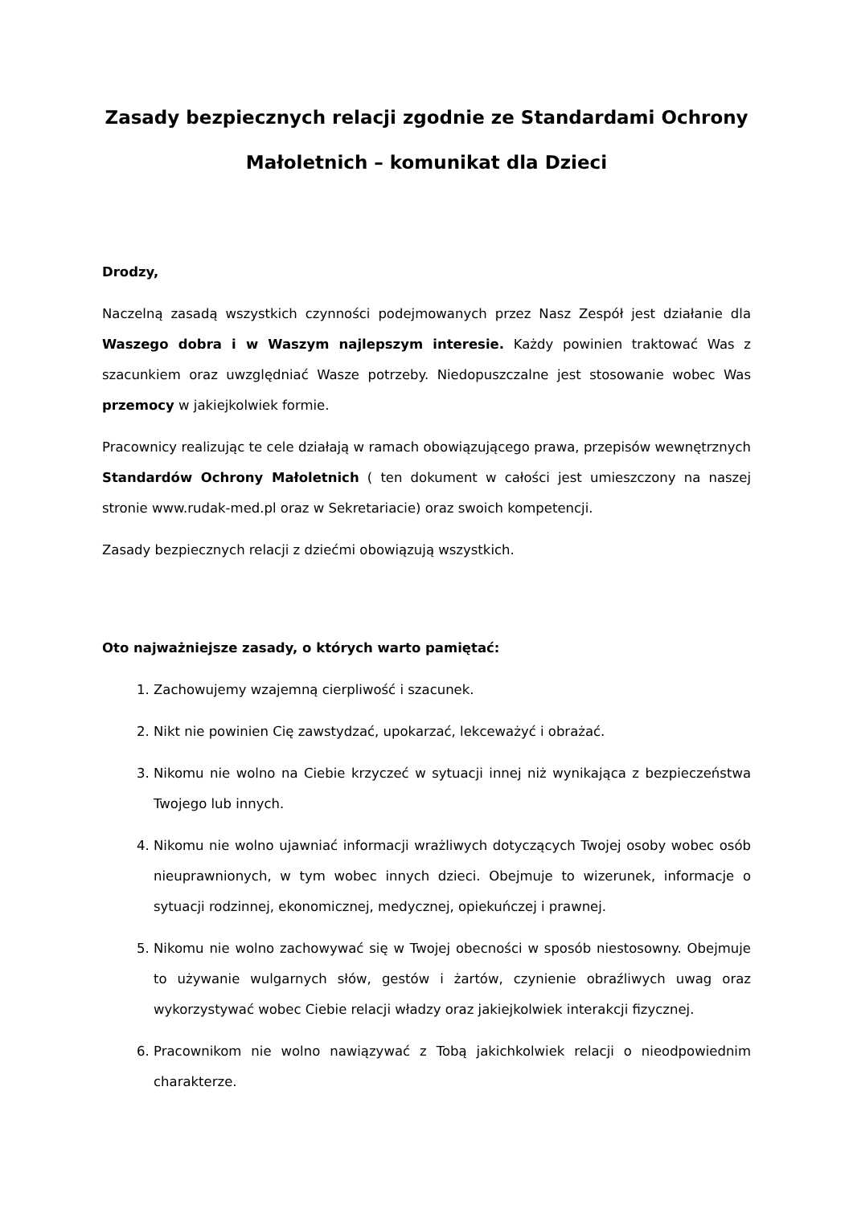Zasady bezpiecznych relacji zgodnie ze Standardami Ochrony Małoletnich – komunikat dla Dzieci
Drodzy,
Naczelną zasadą wszystkich czynności podejmowanych przez Nasz Zespół jest działanie dla Waszego dobra i w Waszym najlepszym interesie. Każdy powinien traktować Was z szacunkiem oraz uwzględniać Wasze potrzeby. Niedopuszczalne jest stosowanie wobec Was przemocy w jakiejkolwiek formie.
Pracownicy realizując te cele działają w ramach obowiązującego prawa, przepisów wewnętrznych Standardów Ochrony Małoletnich ( ten dokument w całości jest umieszczony na naszej stronie www.rudak-med.pl oraz w Sekretariacie) oraz swoich kompetencji.
Zasady bezpiecznych relacji z dziećmi obowiązują wszystkich.
Oto najważniejsze zasady, o których warto pamiętać:
1. Zachowujemy wzajemną cierpliwość i szacunek.
2. Nikt nie powinien Cię zawstydzać, upokarzać, lekceważyć i obrażać.
3. Nikomu nie wolno na Ciebie krzyczeć w sytuacji innej niż wynikająca z bezpieczeństwa Twojego lub innych.
4. Nikomu nie wolno ujawniać informacji wrażliwych dotyczących Twojej osoby wobec osób nieuprawnionych, w tym wobec innych dzieci. Obejmuje to wizerunek, informacje o sytuacji rodzinnej, ekonomicznej, medycznej, opiekuńczej i prawnej.
5. Nikomu nie wolno zachowywać się w Twojej obecności w sposób niestosowny. Obejmuje to używanie wulgarnych słów, gestów i żartów, czynienie obraźliwych uwag oraz wykorzystywać wobec Ciebie relacji władzy oraz jakiejkolwiek interakcji fizycznej.
6. Pracownikom nie wolno nawiązywać z Tobą jakichkolwiek relacji o nieodpowiednim charakterze.